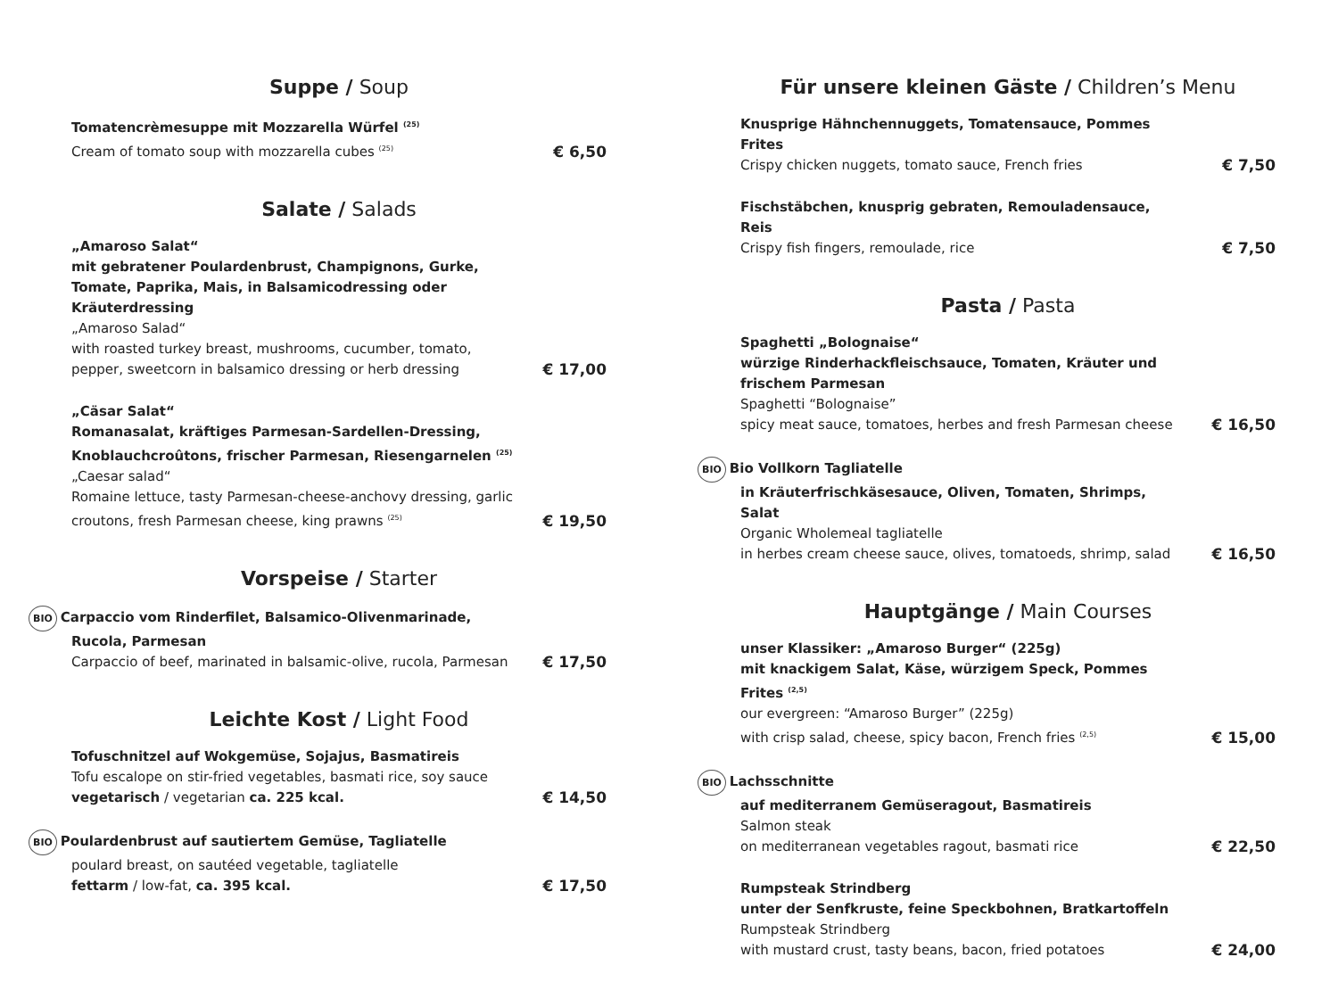Suppe / Soup
Tomatencrèmesuppe mit Mozzarella Würfel <sup>(25)</sup>
Cream of tomato soup with mozzarella cubes <sup>(25)</sup>
€ 6,50
Salate / Salads
„Amaroso Salat“
mit gebratener Poulardenbrust, Champignons, Gurke, Tomate, Paprika, Mais, in Balsamicodressing oder Kräuterdressing
„Amaroso Salad“
with roasted turkey breast, mushrooms, cucumber, tomato, pepper, sweetcorn in balsamico dressing or herb dressing
€ 17,00
„Cäsar Salat“
Romanasalat, kräftiges Parmesan-Sardellen-Dressing, Knoblauchcroûtons, frischer Parmesan, Riesengarnelen <sup>(25)</sup>
„Caesar salad“
Romaine lettuce, tasty Parmesan-cheese-anchovy dressing, garlic croutons, fresh Parmesan cheese, king prawns <sup>(25)</sup>
€ 19,50
Vorspeise / Starter
BIO Carpaccio vom Rinderfilet, Balsamico-Olivenmarinade, Rucola, Parmesan
Carpaccio of beef, marinated in balsamic-olive, rucola, Parmesan
€ 17,50
Leichte Kost / Light Food
Tofuschnitzel auf Wokgemüse, Sojajus, Basmatireis
Tofu escalope on stir-fried vegetables, basmati rice, soy sauce
vegetarisch / vegetarian ca. 225 kcal.
€ 14,50
BIO Poulardenbrust auf sautiertem Gemüse, Tagliatelle
poulard breast, on sautéed vegetable, tagliatelle
fettarm / low-fat, ca. 395 kcal.
€ 17,50
Für unsere kleinen Gäste / Children’s Menu
Knusprige Hähnchennuggets, Tomatensauce, Pommes Frites
Crispy chicken nuggets, tomato sauce, French fries
€ 7,50
Fischstäbchen, knusprig gebraten, Remouladensauce, Reis
Crispy fish fingers, remoulade, rice
€ 7,50
Pasta / Pasta
Spaghetti „Bolognaise“
würzige Rinderhackfleischsauce, Tomaten, Kräuter und frischem Parmesan
Spaghetti “Bolognaise”
spicy meat sauce, tomatoes, herbes and fresh Parmesan cheese
€ 16,50
BIO Bio Vollkorn Tagliatelle
in Kräuterfrischkäsesauce, Oliven, Tomaten, Shrimps, Salat
Organic Wholemeal tagliatelle
in herbes cream cheese sauce, olives, tomatoeds, shrimp, salad
€ 16,50
Hauptgänge / Main Courses
unser Klassiker: „Amaroso Burger“ (225g)
mit knackigem Salat, Käse, würzigem Speck, Pommes Frites <sup>(2,5)</sup>
our evergreen: “Amaroso Burger” (225g)
with crisp salad, cheese, spicy bacon, French fries <sup>(2,5)</sup>
€ 15,00
BIO Lachsschnitte
auf mediterranem Gemüseragout, Basmatireis
Salmon steak
on mediterranean vegetables ragout, basmati rice
€ 22,50
Rumpsteak Strindberg
unter der Senfkruste, feine Speckbohnen, Bratkartoffeln
Rumpsteak Strindberg
with mustard crust, tasty beans, bacon, fried potatoes
€ 24,00